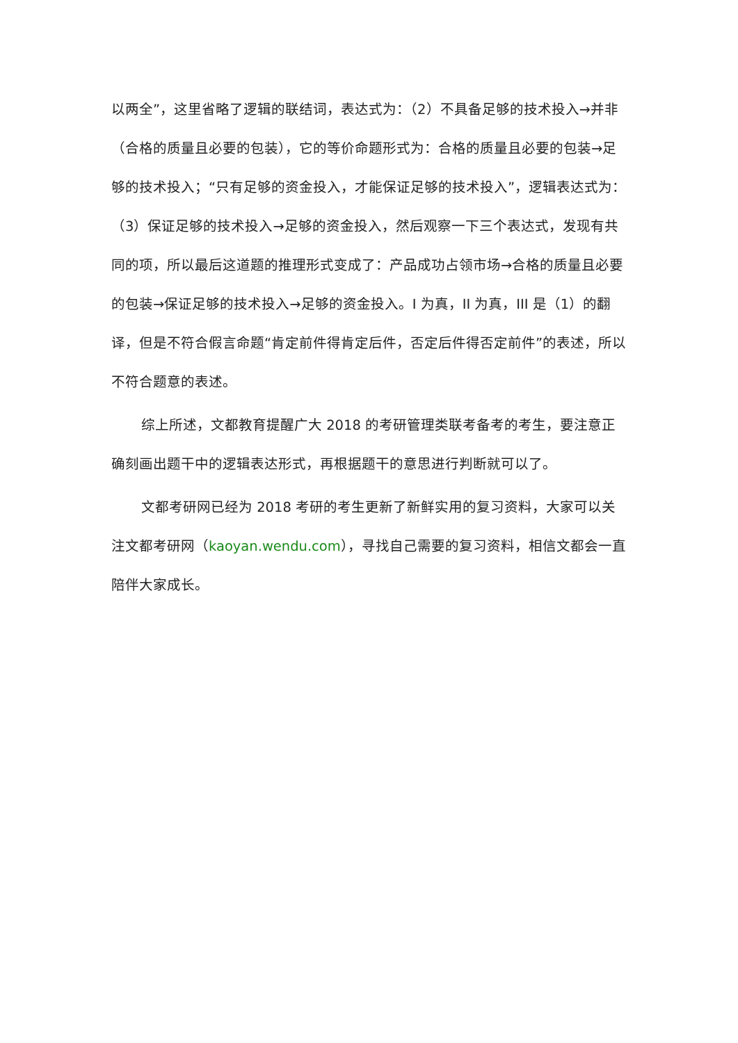以两全”，这里省略了逻辑的联结词，表达式为：（2）不具备足够的技术投入→并非（合格的质量且必要的包装），它的等价命题形式为：合格的质量且必要的包装→足够的技术投入；“只有足够的资金投入，才能保证足够的技术投入”，逻辑表达式为：（3）保证足够的技术投入→足够的资金投入，然后观察一下三个表达式，发现有共同的项，所以最后这道题的推理形式变成了：产品成功占领市场→合格的质量且必要的包装→保证足够的技术投入→足够的资金投入。I 为真，II 为真，III 是（1）的翻译，但是不符合假言命题“肯定前件得肯定后件，否定后件得否定前件”的表述，所以不符合题意的表述。
综上所述，文都教育提醒广大 2018 的考研管理类联考备考的考生，要注意正确刻画出题干中的逻辑表达形式，再根据题干的意思进行判断就可以了。
文都考研网已经为 2018 考研的考生更新了新鲜实用的复习资料，大家可以关注文都考研网（kaoyan.wendu.com），寻找自己需要的复习资料，相信文都会一直陪伴大家成长。